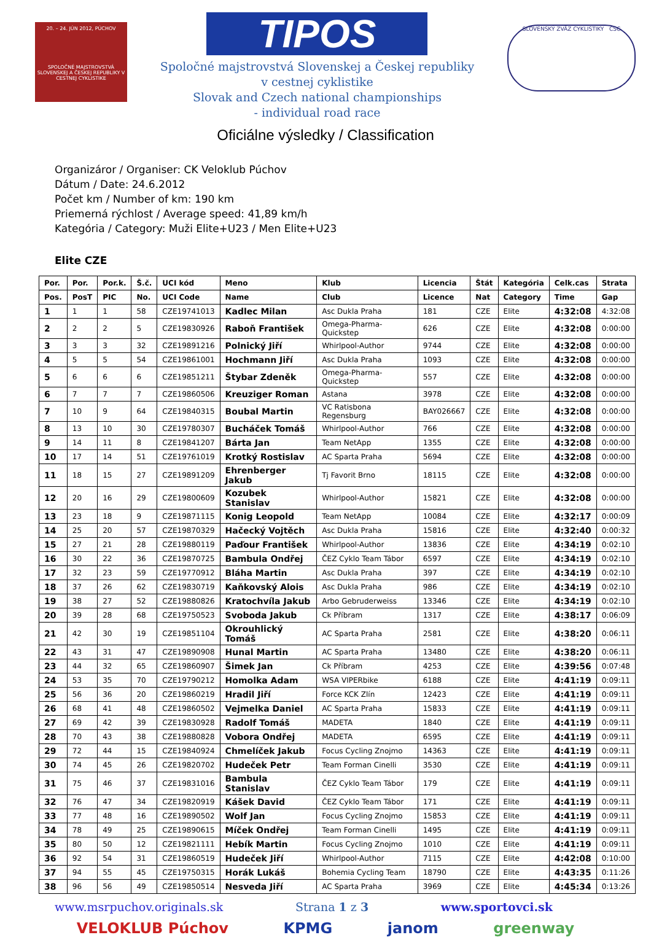20. – 24. JÚN 2012, PÚCHOV
SPOLOČNÉ MAJSTROVSTVÁ SLOVENSKEJ A ČESKEJ REPUBLIKY V CESTNEJ CYKLISTIKE
TIPOS
Spoločné majstrovstvá Slovenskej a Českej republiky
v cestnej cyklistike
Slovak and Czech national championships
- individual road race
SLOVENSKÝ ZVÄZ CYKLISTIKY ČSC
Oficiálne výsledky / Classification
Organizáror / Organiser: CK Veloklub Púchov
Dátum / Date: 24.6.2012
Počet km / Number of km: 190 km
Priemerná rýchlost / Average speed: 41,89 km/h
Kategória / Category: Muži Elite+U23 / Men Elite+U23
Elite CZE
| Por. | Por. | Por.k. | Š.č. | UCI kód | Meno | Klub | Licencia | Štát | Kategória | Celk.cas | Strata |
| --- | --- | --- | --- | --- | --- | --- | --- | --- | --- | --- | --- |
| Pos. | PosT | PIC | No. | UCI Code | Name | Club | Licence | Nat | Category | Time | Gap |
| 1 | 1 | 1 | 58 | CZE19741013 | Kadlec Milan | Asc Dukla Praha | 181 | CZE | Elite | 4:32:08 | 4:32:08 |
| 2 | 2 | 2 | 5 | CZE19830926 | Raboň František | Omega-Pharma-Quickstep | 626 | CZE | Elite | 4:32:08 | 0:00:00 |
| 3 | 3 | 3 | 32 | CZE19891216 | Polnický Jiří | Whirlpool-Author | 9744 | CZE | Elite | 4:32:08 | 0:00:00 |
| 4 | 5 | 5 | 54 | CZE19861001 | Hochmann Jiří | Asc Dukla Praha | 1093 | CZE | Elite | 4:32:08 | 0:00:00 |
| 5 | 6 | 6 | 6 | CZE19851211 | Štybar Zdeněk | Omega-Pharma-Quickstep | 557 | CZE | Elite | 4:32:08 | 0:00:00 |
| 6 | 7 | 7 | 7 | CZE19860506 | Kreuziger Roman | Astana | 3978 | CZE | Elite | 4:32:08 | 0:00:00 |
| 7 | 10 | 9 | 64 | CZE19840315 | Boubal Martin | VC Ratisbona Regensburg | BAY026667 | CZE | Elite | 4:32:08 | 0:00:00 |
| 8 | 13 | 10 | 30 | CZE19780307 | Bucháček Tomáš | Whirlpool-Author | 766 | CZE | Elite | 4:32:08 | 0:00:00 |
| 9 | 14 | 11 | 8 | CZE19841207 | Bárta Jan | Team NetApp | 1355 | CZE | Elite | 4:32:08 | 0:00:00 |
| 10 | 17 | 14 | 51 | CZE19761019 | Krotký Rostislav | AC Sparta Praha | 5694 | CZE | Elite | 4:32:08 | 0:00:00 |
| 11 | 18 | 15 | 27 | CZE19891209 | Ehrenberger Jakub | Tj Favorit Brno | 18115 | CZE | Elite | 4:32:08 | 0:00:00 |
| 12 | 20 | 16 | 29 | CZE19800609 | Kozubek Stanislav | Whirlpool-Author | 15821 | CZE | Elite | 4:32:08 | 0:00:00 |
| 13 | 23 | 18 | 9 | CZE19871115 | Konig Leopold | Team NetApp | 10084 | CZE | Elite | 4:32:17 | 0:00:09 |
| 14 | 25 | 20 | 57 | CZE19870329 | Hačecký Vojtěch | Asc Dukla Praha | 15816 | CZE | Elite | 4:32:40 | 0:00:32 |
| 15 | 27 | 21 | 28 | CZE19880119 | Paďour František | Whirlpool-Author | 13836 | CZE | Elite | 4:34:19 | 0:02:10 |
| 16 | 30 | 22 | 36 | CZE19870725 | Bambula Ondřej | ČEZ Cyklo Team Tábor | 6597 | CZE | Elite | 4:34:19 | 0:02:10 |
| 17 | 32 | 23 | 59 | CZE19770912 | Bláha Martin | Asc Dukla Praha | 397 | CZE | Elite | 4:34:19 | 0:02:10 |
| 18 | 37 | 26 | 62 | CZE19830719 | Kaňkovský Alois | Asc Dukla Praha | 986 | CZE | Elite | 4:34:19 | 0:02:10 |
| 19 | 38 | 27 | 52 | CZE19880826 | Kratochvíla Jakub | Arbo Gebruderweiss | 13346 | CZE | Elite | 4:34:19 | 0:02:10 |
| 20 | 39 | 28 | 68 | CZE19750523 | Svoboda Jakub | Ck Příbram | 1317 | CZE | Elite | 4:38:17 | 0:06:09 |
| 21 | 42 | 30 | 19 | CZE19851104 | Okrouhlický Tomáš | AC Sparta Praha | 2581 | CZE | Elite | 4:38:20 | 0:06:11 |
| 22 | 43 | 31 | 47 | CZE19890908 | Hunal Martin | AC Sparta Praha | 13480 | CZE | Elite | 4:38:20 | 0:06:11 |
| 23 | 44 | 32 | 65 | CZE19860907 | Šimek Jan | Ck Příbram | 4253 | CZE | Elite | 4:39:56 | 0:07:48 |
| 24 | 53 | 35 | 70 | CZE19790212 | Homolka Adam | WSA VIPERbike | 6188 | CZE | Elite | 4:41:19 | 0:09:11 |
| 25 | 56 | 36 | 20 | CZE19860219 | Hradil Jiří | Force KCK Zlín | 12423 | CZE | Elite | 4:41:19 | 0:09:11 |
| 26 | 68 | 41 | 48 | CZE19860502 | Vejmelka Daniel | AC Sparta Praha | 15833 | CZE | Elite | 4:41:19 | 0:09:11 |
| 27 | 69 | 42 | 39 | CZE19830928 | Radolf Tomáš | MADETA | 1840 | CZE | Elite | 4:41:19 | 0:09:11 |
| 28 | 70 | 43 | 38 | CZE19880828 | Vobora Ondřej | MADETA | 6595 | CZE | Elite | 4:41:19 | 0:09:11 |
| 29 | 72 | 44 | 15 | CZE19840924 | Chmelíček Jakub | Focus Cycling Znojmo | 14363 | CZE | Elite | 4:41:19 | 0:09:11 |
| 30 | 74 | 45 | 26 | CZE19820702 | Hudeček Petr | Team Forman Cinelli | 3530 | CZE | Elite | 4:41:19 | 0:09:11 |
| 31 | 75 | 46 | 37 | CZE19831016 | Bambula Stanislav | ČEZ Cyklo Team Tábor | 179 | CZE | Elite | 4:41:19 | 0:09:11 |
| 32 | 76 | 47 | 34 | CZE19820919 | Kášek David | ČEZ Cyklo Team Tábor | 171 | CZE | Elite | 4:41:19 | 0:09:11 |
| 33 | 77 | 48 | 16 | CZE19890502 | Wolf Jan | Focus Cycling Znojmo | 15853 | CZE | Elite | 4:41:19 | 0:09:11 |
| 34 | 78 | 49 | 25 | CZE19890615 | Míček Ondřej | Team Forman Cinelli | 1495 | CZE | Elite | 4:41:19 | 0:09:11 |
| 35 | 80 | 50 | 12 | CZE19821111 | Hebík Martin | Focus Cycling Znojmo | 1010 | CZE | Elite | 4:41:19 | 0:09:11 |
| 36 | 92 | 54 | 31 | CZE19860519 | Hudeček Jiří | Whirlpool-Author | 7115 | CZE | Elite | 4:42:08 | 0:10:00 |
| 37 | 94 | 55 | 45 | CZE19750315 | Horák Lukáš | Bohemia Cycling Team | 18790 | CZE | Elite | 4:43:35 | 0:11:26 |
| 38 | 96 | 56 | 49 | CZE19850514 | Nesveda Jiří | AC Sparta Praha | 3969 | CZE | Elite | 4:45:34 | 0:13:26 |
www.msrpuchov.originals.sk Strana 1 z 3 www.sportovci.sk
VELOKLUB Púchov KPMG janom greenway